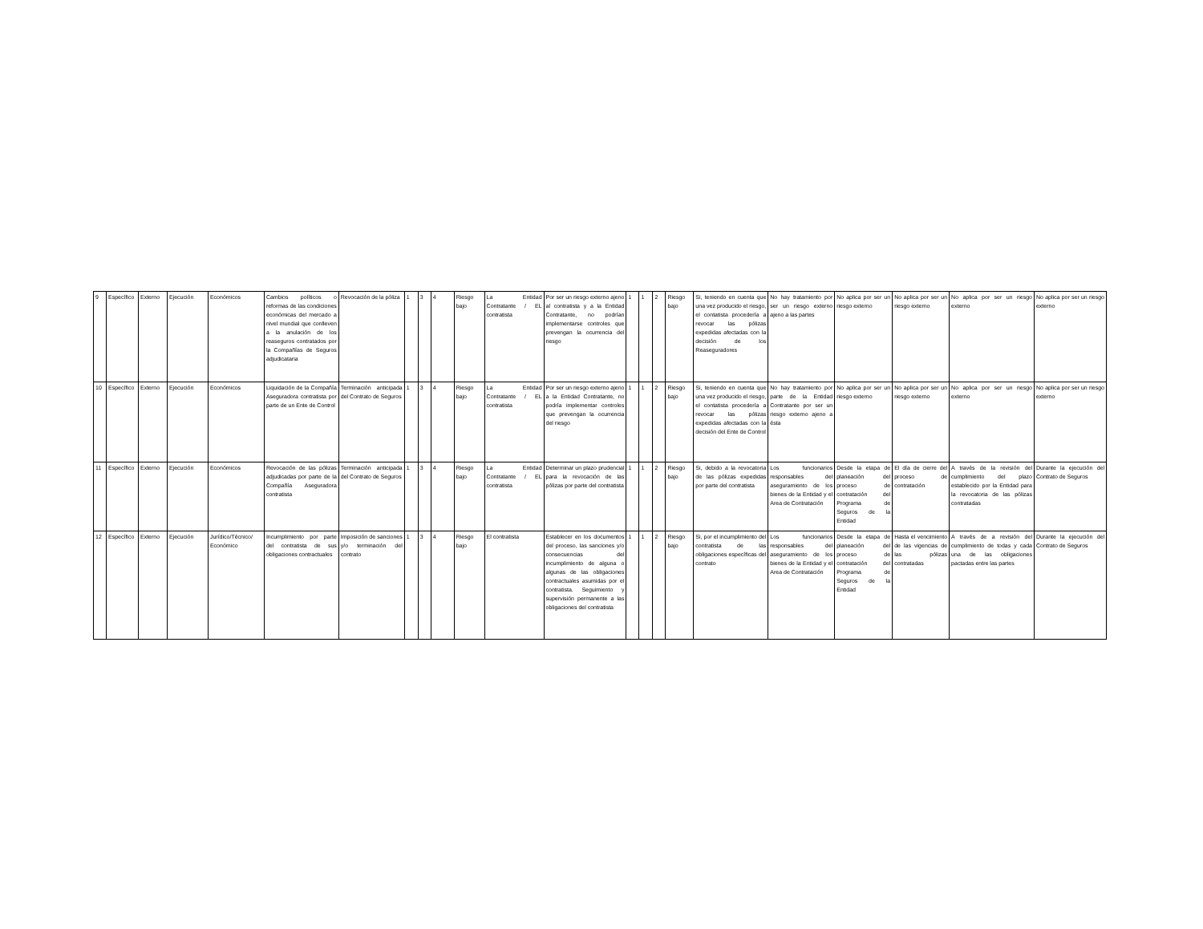| 9 | Específico | Externo | Ejecución | Económicos | Cambios políticos o reformas de las condiciones económicas del mercado a nivel mundial que conlleven a la anulación de los reaseguros contratados por la Compañías de Seguros adjudicataria | Revocación de la póliza | 1 | 3 | 4 | Riesgo bajo | La Entidad Contratante / EL contratista | Por ser un riesgo externo ajeno al contratista y a la Entidad Contratante, no podrían implementarse controles que prevengan la ocurrencia del riesgo | 1 | 1 | 2 | Riesgo bajo | Si, teniendo en cuenta que una vez producido el riesgo, el contatista procedería a revocar las pólizas expedidas afectadas con la decisión de los Reaseguradores | No hay tratamiento por ser un riesgo externo ajeno a las partes | No aplica por ser un riesgo externo | No aplica por ser un riesgo externo | No aplica por ser un riesgo externo | No aplica por ser un riesgo externo |
| 10 | Específico | Externo | Ejecución | Económicos | Liquidación de la Compañía Aseguradora contratista por parte de un Ente de Control | Terminación anticipada del Contrato de Seguros | 1 | 3 | 4 | Riesgo bajo | La Entidad Contratante / EL contratista | Por ser un riesgo externo ajeno a la Entidad Contratante, no podría implementar controles que prevengan la ocurrencia del riesgo | 1 | 1 | 2 | Riesgo bajo | Si, teniendo en cuenta que una vez producido el riesgo, el contatista procedería a revocar las pólizas expedidas afectadas con la decisión del Ente de Control | No hay tratamiento por parte de la Entidad Contratante por ser un riesgo externo ajeno a ésta | No aplica por ser un riesgo externo | No aplica por ser un riesgo externo | No aplica por ser un riesgo externo | No aplica por ser un riesgo externo |
| 11 | Específico | Externo | Ejecución | Económicos | Revocación de las pólizas adjudicadas por parte de la Compañía Aseguradora contratista | Terminación anticipada del Contrato de Seguros | 1 | 3 | 4 | Riesgo bajo | La Entidad Contratante / EL contratista | Determinar un plazo prudencial para la revocación de las pólizas por parte del contratista | 1 | 1 | 2 | Riesgo bajo | Si, debido a la revocatoria de las pólizas expedidas por parte del contratista | Los funcionarios responsables del aseguramiento de los bienes de la Entidad y el Area de Contratación | Desde la etapa de planeación del proceso de contratación del Programa de Seguros de la Entidad | El día de cierre del proceso de contratación | A través de la revisión del cumplimiento del plazo establecido por la Entidad para la revocatoria de las pólizas contratadas | Durante la ejecución del Contrato de Seguros |
| 12 | Específico | Externo | Ejecución | Jurídico/Técnico/ Económico | Incumplimiento por parte del contratista de sus obligaciones contractuales | Imposición de sanciones y/o terminación del contrato | 1 | 3 | 4 | Riesgo bajo | El contratista | Establecer en los documentos del proceso, las sanciones y/o consecuencias del incumplimiento de alguna o algunas de las obligaciones contractuales asumidas por el contratista. Seguimiento y supervisión permanente a las obligaciones del contratista | 1 | 1 | 2 | Riesgo bajo | Si, por el incumplimiento del contratista de las obligaciones específicas del contrato | Los funcionarios responsables del aseguramiento de los bienes de la Entidad y el Area de Contratación | Desde la etapa de planeación del proceso de contratación del Programa de Seguros de la Entidad | Hasta el vencimiento de las vigencias de las pólizas contratadas | A través de a revisión del cumplimiento de todas y cada una de las obligaciones pactadas entre las partes | Durante la ejecución del Contrato de Seguros |